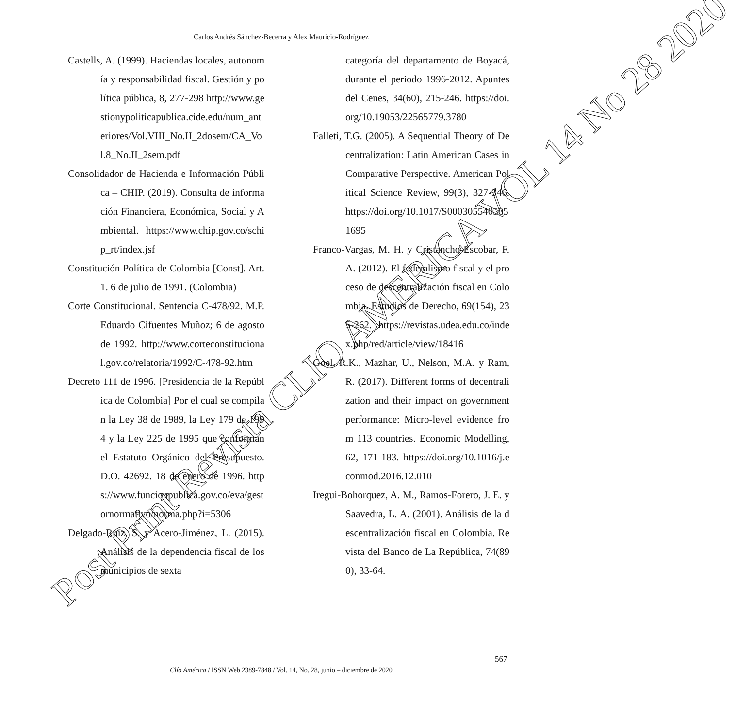Carlos Andrés Sánchez-Becerra y Alex Mauricio-Rodríguez
Castells, A. (1999). Haciendas locales, autonomía y responsabilidad fiscal. Gestión y política pública, 8, 277-298 http://www.gestionypoliticapublica.cide.edu/num_anteriores/Vol.VIII_No.II_2dosem/CA_Vol.8_No.II_2sem.pdf
Consolidador de Hacienda e Información Pública – CHIP. (2019). Consulta de información Financiera, Económica, Social y Ambiental. https://www.chip.gov.co/schip_rt/index.jsf
Constitución Política de Colombia [Const]. Art. 1. 6 de julio de 1991. (Colombia)
Corte Constitucional. Sentencia C-478/92. M.P. Eduardo Cifuentes Muñoz; 6 de agosto de 1992. http://www.corteconstitucional.gov.co/relatoria/1992/C-478-92.htm
Decreto 111 de 1996. [Presidencia de la República de Colombia] Por el cual se compilan la Ley 38 de 1989, la Ley 179 de 1994 y la Ley 225 de 1995 que conforman el Estatuto Orgánico del Presupuesto. D.O. 42692. 18 de enero de 1996. https://www.funcionpublica.gov.co/eva/gestornormativo/norma.php?i=5306
Delgado-Ruiz, S. y Acero-Jiménez, L. (2015). Análisis de la dependencia fiscal de los municipios de sexta
categoría del departamento de Boyacá, durante el periodo 1996-2012. Apuntes del Cenes, 34(60), 215-246. https://doi.org/10.19053/22565779.3780
Falleti, T.G. (2005). A Sequential Theory of Decentralization: Latin American Cases in Comparative Perspective. American Political Science Review, 99(3), 327-346. https://doi.org/10.1017/S0003055405051695
Franco-Vargas, M. H. y Cristancho-Escobar, F. A. (2012). El federalismo fiscal y el proceso de descentralización fiscal en Colombia. Estudios de Derecho, 69(154), 235-262. https://revistas.udea.edu.co/index.php/red/article/view/18416
Goel, R.K., Mazhar, U., Nelson, M.A. y Ram, R. (2017). Different forms of decentralization and their impact on government performance: Micro-level evidence from 113 countries. Economic Modelling, 62, 171-183. https://doi.org/10.1016/j.econmod.2016.12.010
Iregui-Bohorquez, A. M., Ramos-Forero, J. E. y Saavedra, L. A. (2001). Análisis de la descentralización fiscal en Colombia. Revista del Banco de La República, 74(890), 33-64.
567
Clío América / ISSN Web 2389-7848 / Vol. 14, No. 28, junio – diciembre de 2020
Post Print Revista CLIO AMERICA VOL 14 No 28 2020